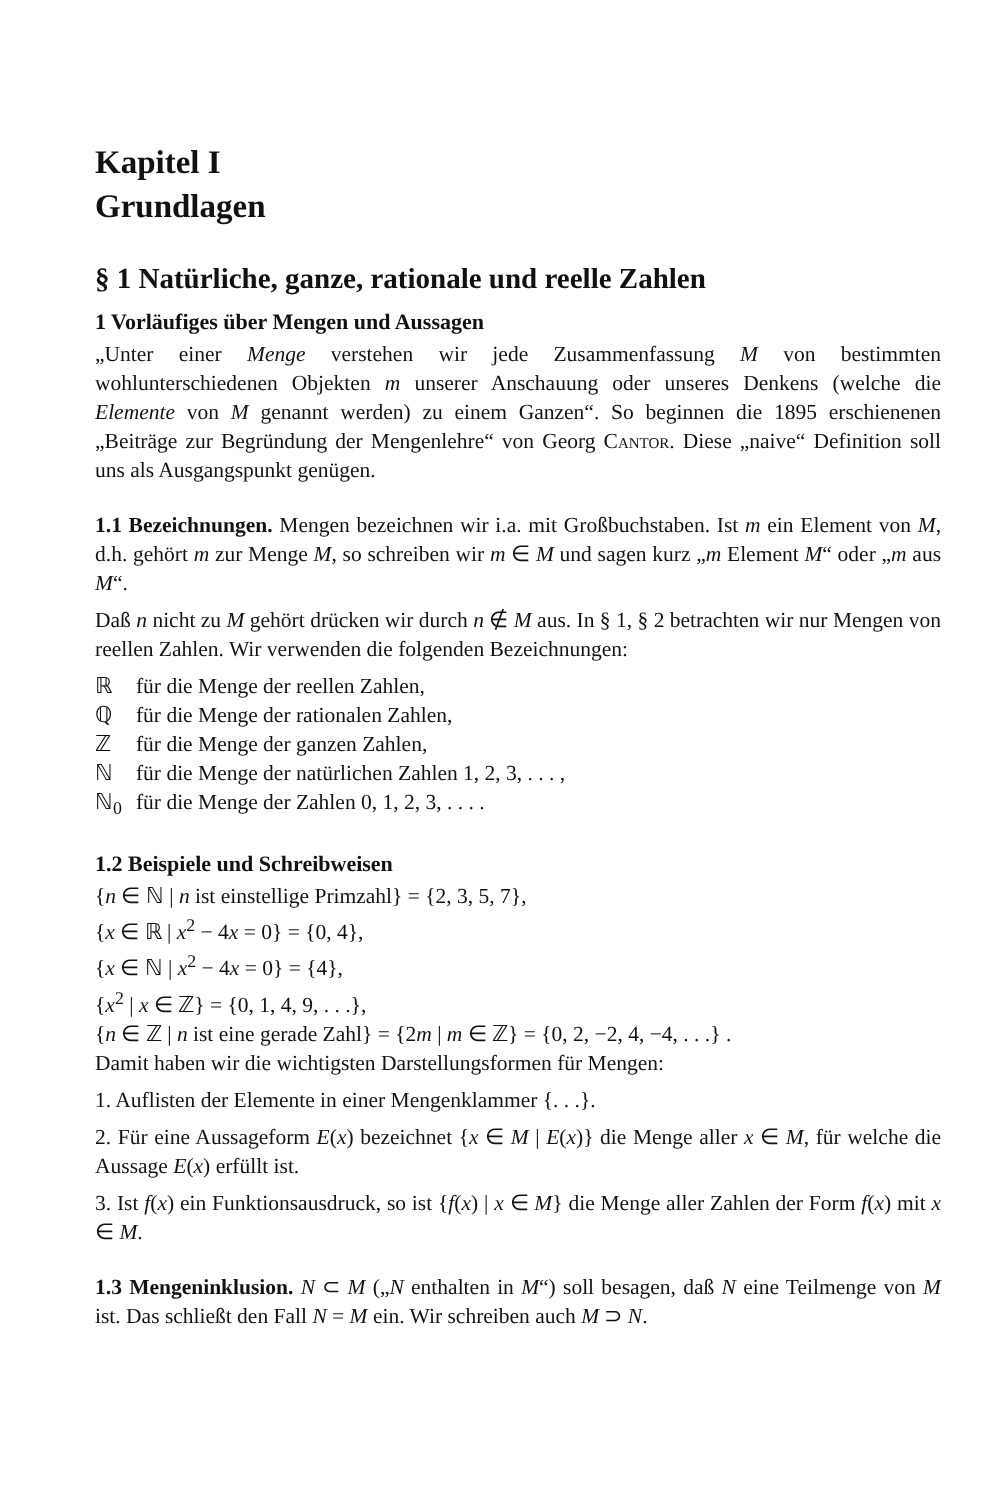Kapitel I
Grundlagen
§ 1 Natürliche, ganze, rationale und reelle Zahlen
1 Vorläufiges über Mengen und Aussagen
„Unter einer Menge verstehen wir jede Zusammenfassung M von bestimmten wohlunterschiedenen Objekten m unserer Anschauung oder unseres Denkens (welche die Elemente von M genannt werden) zu einem Ganzen“. So beginnen die 1895 erschienenen „Beiträge zur Begründung der Mengenlehre“ von Georg Cantor. Diese „naive“ Definition soll uns als Ausgangspunkt genügen.
1.1 Bezeichnungen. Mengen bezeichnen wir i.a. mit Großbuchstaben. Ist m ein Element von M, d.h. gehört m zur Menge M, so schreiben wir m ∈ M und sagen kurz „m Element M“ oder „m aus M“.
Daß n nicht zu M gehört drücken wir durch n ∉ M aus. In § 1, § 2 betrachten wir nur Mengen von reellen Zahlen. Wir verwenden die folgenden Bezeichnungen:
| ℝ | für die Menge der reellen Zahlen, |
| ℚ | für die Menge der rationalen Zahlen, |
| ℤ | für die Menge der ganzen Zahlen, |
| ℕ | für die Menge der natürlichen Zahlen 1, 2, 3, . . . , |
| ℕ<sub>0</sub> | für die Menge der Zahlen 0, 1, 2, 3, . . . . |
1.2 Beispiele und Schreibweisen
{n ∈ ℕ | n ist einstellige Primzahl} = {2, 3, 5, 7},
{x ∈ ℝ | x<sup>2</sup> − 4x = 0} = {0, 4},
{x ∈ ℕ | x<sup>2</sup> − 4x = 0} = {4},
{x<sup>2</sup> | x ∈ ℤ} = {0, 1, 4, 9, . . .},
{n ∈ ℤ | n ist eine gerade Zahl} = {2m | m ∈ ℤ} = {0, 2, −2, 4, −4, . . .} .
Damit haben wir die wichtigsten Darstellungsformen für Mengen:
1. Auflisten der Elemente in einer Mengenklammer {. . .}.
2. Für eine Aussageform E(x) bezeichnet {x ∈ M | E(x)} die Menge aller x ∈ M, für welche die Aussage E(x) erfüllt ist.
3. Ist f(x) ein Funktionsausdruck, so ist {f(x) | x ∈ M} die Menge aller Zahlen der Form f(x) mit x ∈ M.
1.3 Mengeninklusion. N ⊂ M („N enthalten in M“) soll besagen, daß N eine Teilmenge von M ist. Das schließt den Fall N = M ein. Wir schreiben auch M ⊃ N.